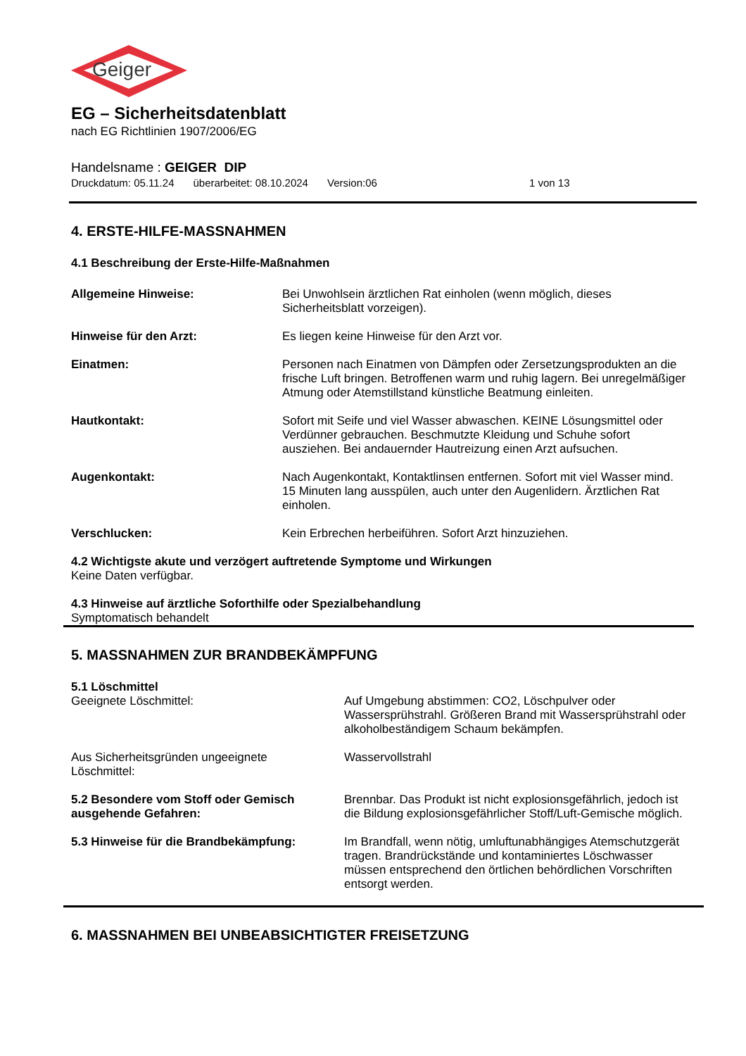Geiger
EG – Sicherheitsdatenblatt
nach EG Richtlinien 1907/2006/EG
Handelsname : GEIGER DIP
Druckdatum: 05.11.24 überarbeitet: 08.10.2024 Version:06 1 von 13
4. ERSTE-HILFE-MASSNAHMEN
4.1 Beschreibung der Erste-Hilfe-Maßnahmen
Allgemeine Hinweise: Bei Unwohlsein ärztlichen Rat einholen (wenn möglich, dieses Sicherheitsblatt vorzeigen).
Hinweise für den Arzt: Es liegen keine Hinweise für den Arzt vor.
Einatmen: Personen nach Einatmen von Dämpfen oder Zersetzungsprodukten an die frische Luft bringen. Betroffenen warm und ruhig lagern. Bei unregelmäßiger Atmung oder Atemstillstand künstliche Beatmung einleiten.
Hautkontakt: Sofort mit Seife und viel Wasser abwaschen. KEINE Lösungsmittel oder Verdünner gebrauchen. Beschmutzte Kleidung und Schuhe sofort ausziehen. Bei andauernder Hautreizung einen Arzt aufsuchen.
Augenkontakt: Nach Augenkontakt, Kontaktlinsen entfernen. Sofort mit viel Wasser mind. 15 Minuten lang ausspülen, auch unter den Augenlidern. Ärztlichen Rat einholen.
Verschlucken: Kein Erbrechen herbeiführen. Sofort Arzt hinzuziehen.
4.2 Wichtigste akute und verzögert auftretende Symptome und Wirkungen
Keine Daten verfügbar.
4.3 Hinweise auf ärztliche Soforthilfe oder Spezialbehandlung
Symptomatisch behandelt
5. MASSNAHMEN ZUR BRANDBEKÄMPFUNG
5.1 Löschmittel
Geeignete Löschmittel: Auf Umgebung abstimmen: CO2, Löschpulver oder Wassersprühstrahl. Größeren Brand mit Wassersprühstrahl oder alkoholbeständigem Schaum bekämpfen.
Aus Sicherheitsgründen ungeeignete
Löschmittel:
Wasservollstrahl
5.2 Besondere vom Stoff oder Gemisch ausgehende Gefahren:
Brennbar. Das Produkt ist nicht explosionsgefährlich, jedoch ist die Bildung explosionsgefährlicher Stoff/Luft-Gemische möglich.
5.3 Hinweise für die Brandbekämpfung: Im Brandfall, wenn nötig, umluftunabhängiges Atemschutzgerät tragen. Brandrückstände und kontaminiertes Löschwasser müssen entsprechend den örtlichen behördlichen Vorschriften entsorgt werden.
6. MASSNAHMEN BEI UNBEABSICHTIGTER FREISETZUNG